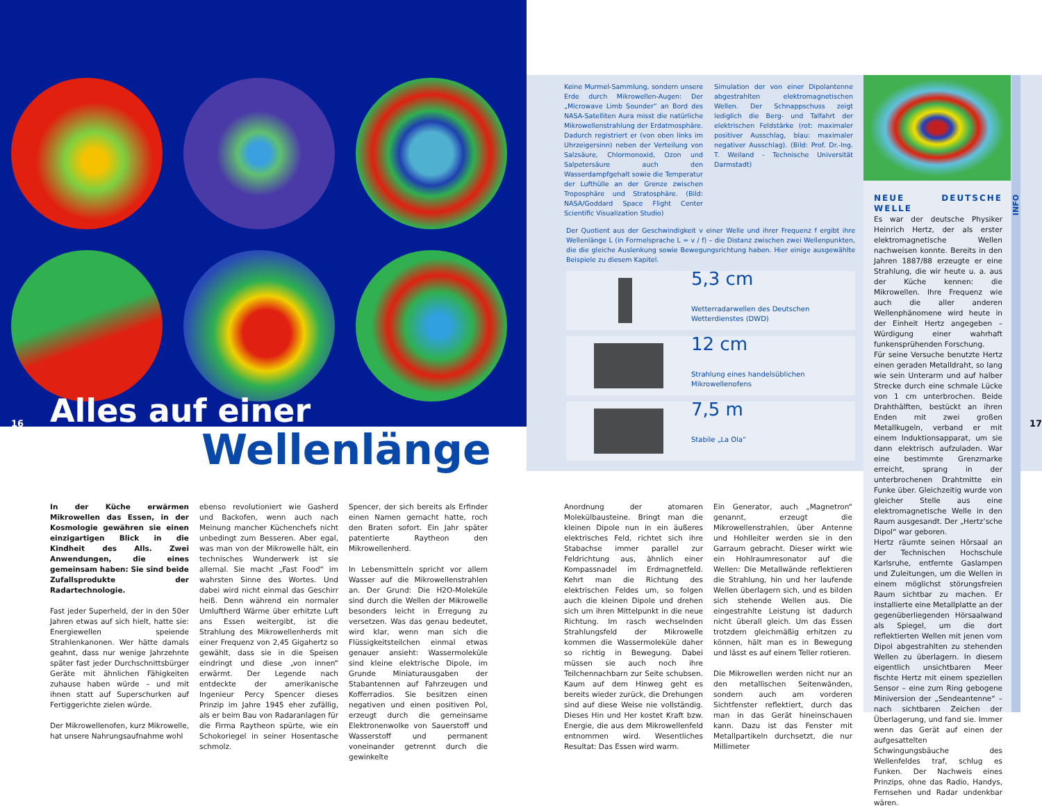16 Alles auf einer
Wellenlänge
Keine Murmel-Sammlung, sondern unsere Erde durch Mikrowellen-Augen: Der „Microwave Limb Sounder“ an Bord des NASA-Satelliten Aura misst die natürliche Mikrowellenstrahlung der Erdatmosphäre. Dadurch registriert er (von oben links im Uhrzeigersinn) neben der Verteilung von Salzsäure, Chlormonoxid, Ozon und Salpetersäure auch den Wasserdampfgehalt sowie die Temperatur der Lufthülle an der Grenze zwischen Troposphäre und Stratosphäre. (Bild: NASA/Goddard Space Flight Center Scientific Visualization Studio)
Simulation der von einer Dipolantenne abgestrahlten elektromagnetischen Wellen. Der Schnappschuss zeigt lediglich die Berg- und Talfahrt der elektrischen Feldstärke (rot: maximaler positiver Ausschlag, blau: maximaler negativer Ausschlag). (Bild: Prof. Dr.-Ing. T. Weiland - Technische Universität Darmstadt)
Der Quotient aus der Geschwindigkeit v einer Welle und ihrer Frequenz f ergibt ihre Wellenlänge L (in Formelsprache L = v / f) – die Distanz zwischen zwei Wellenpunkten, die die gleiche Auslenkung sowie Bewegungsrichtung haben. Hier einige ausgewählte Beispiele zu diesem Kapitel.
5,3 cm
Wetterradarwellen des Deutschen Wetterdienstes (DWD)
12 cm
Strahlung eines handelsüblichen Mikrowellenofens
7,5 m
Stabile „La Ola“
INFO
17
In der Küche erwärmen Mikrowellen das Essen, in der Kosmologie gewähren sie einen einzigartigen Blick in die Kindheit des Alls. Zwei Anwendungen, die eines gemeinsam haben: Sie sind beide Zufallsprodukte der Radartechnologie.
Fast jeder Superheld, der in den 50er Jahren etwas auf sich hielt, hatte sie: Energiewellen speiende Strahlenkanonen. Wer hätte damals geahnt, dass nur wenige Jahrzehnte später fast jeder Durchschnittsbürger Geräte mit ähnlichen Fähigkeiten zuhause haben würde – und mit ihnen statt auf Superschurken auf Fertiggerichte zielen würde.
Der Mikrowellenofen, kurz Mikrowelle, hat unsere Nahrungsaufnahme wohl
ebenso revolutioniert wie Gasherd und Backofen, wenn auch nach Meinung mancher Küchenchefs nicht unbedingt zum Besseren. Aber egal, was man von der Mikrowelle hält, ein technisches Wunderwerk ist sie allemal. Sie macht „Fast Food“ im wahrsten Sinne des Wortes. Und dabei wird nicht einmal das Geschirr heiß. Denn während ein normaler Umluftherd Wärme über erhitzte Luft ans Essen weitergibt, ist die Strahlung des Mikrowellenherds mit einer Frequenz von 2,45 Gigahertz so gewählt, dass sie in die Speisen eindringt und diese „von innen“ erwärmt. Der Legende nach entdeckte der amerikanische Ingenieur Percy Spencer dieses Prinzip im Jahre 1945 eher zufällig, als er beim Bau von Radaranlagen für die Firma Raytheon spürte, wie ein Schokoriegel in seiner Hosentasche schmolz.
Spencer, der sich bereits als Erfinder einen Namen gemacht hatte, roch den Braten sofort. Ein Jahr später patentierte Raytheon den Mikrowellenherd.
In Lebensmitteln spricht vor allem Wasser auf die Mikrowellenstrahlen an. Der Grund: Die H2O-Moleküle sind durch die Wellen der Mikrowelle besonders leicht in Erregung zu versetzen. Was das genau bedeutet, wird klar, wenn man sich die Flüssigkeitsteilchen einmal etwas genauer ansieht: Wassermoleküle sind kleine elektrische Dipole, im Grunde Miniaturausgaben der Stabantennen auf Fahrzeugen und Kofferradios. Sie besitzen einen negativen und einen positiven Pol, erzeugt durch die gemeinsame Elektronenwolke von Sauerstoff und Wasserstoff und permanent voneinander getrennt durch die gewinkelte
Anordnung der atomaren Molekülbausteine. Bringt man die kleinen Dipole nun in ein äußeres elektrisches Feld, richtet sich ihre Stabachse immer parallel zur Feldrichtung aus, ähnlich einer Kompassnadel im Erdmagnetfeld. Kehrt man die Richtung des elektrischen Feldes um, so folgen auch die kleinen Dipole und drehen sich um ihren Mittelpunkt in die neue Richtung. Im rasch wechselnden Strahlungsfeld der Mikrowelle kommen die Wassermoleküle daher so richtig in Bewegung. Dabei müssen sie auch noch ihre Teilchennachbarn zur Seite schubsen. Kaum auf dem Hinweg geht es bereits wieder zurück, die Drehungen sind auf diese Weise nie vollständig. Dieses Hin und Her kostet Kraft bzw. Energie, die aus dem Mikrowellenfeld entnommen wird. Wesentliches Resultat: Das Essen wird warm.
Ein Generator, auch „Magnetron“ genannt, erzeugt die Mikrowellenstrahlen, über Antenne und Hohlleiter werden sie in den Garraum gebracht. Dieser wirkt wie ein Hohlraumresonator auf die Wellen: Die Metallwände reflektieren die Strahlung, hin und her laufende Wellen überlagern sich, und es bilden sich stehende Wellen aus. Die eingestrahlte Leistung ist dadurch nicht überall gleich. Um das Essen trotzdem gleichmäßig erhitzen zu können, hält man es in Bewegung und lässt es auf einem Teller rotieren.
Die Mikrowellen werden nicht nur an den metallischen Seitenwänden, sondern auch am vorderen Sichtfenster reflektiert, durch das man in das Gerät hineinschauen kann. Dazu ist das Fenster mit Metallpartikeln durchsetzt, die nur Millimeter
NEUE DEUTSCHE WELLE
Es war der deutsche Physiker Heinrich Hertz, der als erster elektromagnetische Wellen nachweisen konnte. Bereits in den Jahren 1887/88 erzeugte er eine Strahlung, die wir heute u. a. aus der Küche kennen: die Mikrowellen. Ihre Frequenz wie auch die aller anderen Wellenphänomene wird heute in der Einheit Hertz angegeben – Würdigung einer wahrhaft funkensprühenden Forschung.
Für seine Versuche benutzte Hertz einen geraden Metalldraht, so lang wie sein Unterarm und auf halber Strecke durch eine schmale Lücke von 1 cm unterbrochen. Beide Drahthälften, bestückt an ihren Enden mit zwei großen Metallkugeln, verband er mit einem Induktionsapparat, um sie dann elektrisch aufzuladen. War eine bestimmte Grenzmarke erreicht, sprang in der unterbrochenen Drahtmitte ein Funke über. Gleichzeitig wurde von gleicher Stelle aus eine elektromagnetische Welle in den Raum ausgesandt. Der „Hertz’sche Dipol“ war geboren.
Hertz räumte seinen Hörsaal an der Technischen Hochschule Karlsruhe, entfernte Gaslampen und Zuleitungen, um die Wellen in einem möglichst störungsfreien Raum sichtbar zu machen. Er installierte eine Metallplatte an der gegenüberliegenden Hörsaalwand als Spiegel, um die dort reflektierten Wellen mit jenen vom Dipol abgestrahlten zu stehenden Wellen zu überlagern. In diesem eigentlich unsichtbaren Meer fischte Hertz mit einem speziellen Sensor – eine zum Ring gebogene Miniversion der „Sendeantenne“ – nach sichtbaren Zeichen der Überlagerung, und fand sie. Immer wenn das Gerät auf einen der aufgesattelten Schwingungsbäuche des Wellenfeldes traf, schlug es Funken. Der Nachweis eines Prinzips, ohne das Radio, Handys, Fernsehen und Radar undenkbar wären.